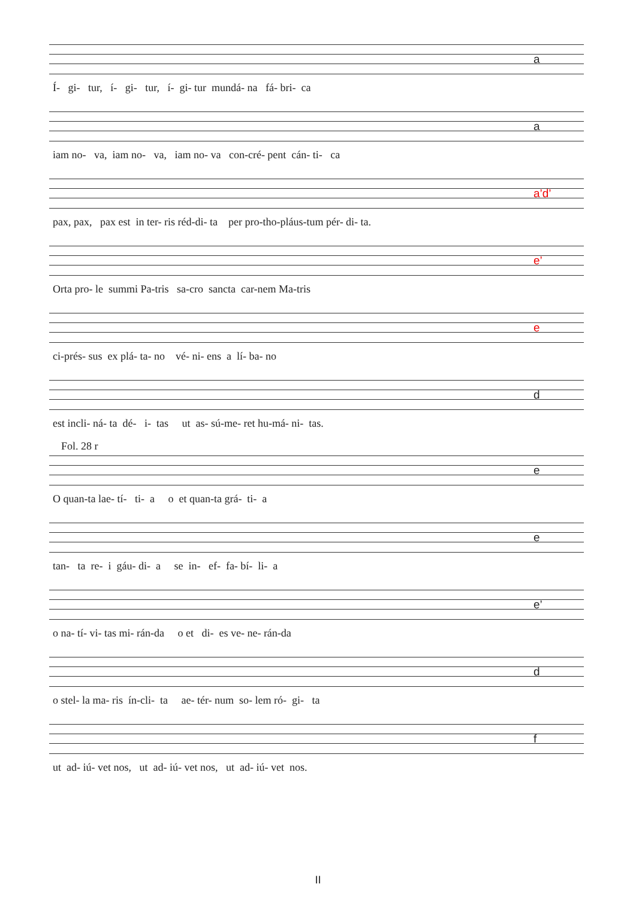a
Í- gi- tur, í- gi- tur, í- gi- tur mundá- na fá- bri- ca
a
iam no- va, iam no- va, iam no- va con-cré- pent cán- ti- ca
a’d’
pax, pax, pax est in ter- ris réd-di- ta per pro-tho-pláus-tum pér- di- ta.
e’
Orta pro- le summi Pa-tris sa-cro sancta car-nem Ma-tris
e
ci-prés- sus ex plá- ta- no vé- ni- ens a lí- ba- no
d
est incli- ná- ta dé- i- tas ut as- sú-me- ret hu-má- ni- tas.
Fol. 28 r
e
O quan-ta lae- tí- ti- a o et quan-ta grá- ti- a
e
tan- ta re- i gáu- di- a se in- ef- fa- bí- li- a
e’
o na- tí- vi- tas mi- rán-da o et di- es ve- ne- rán-da
d
o stel- la ma- ris ín-cli- ta ae- tér- num so- lem ró- gi- ta
f
ut ad- iú- vet nos, ut ad- iú- vet nos, ut ad- iú- vet nos.
II